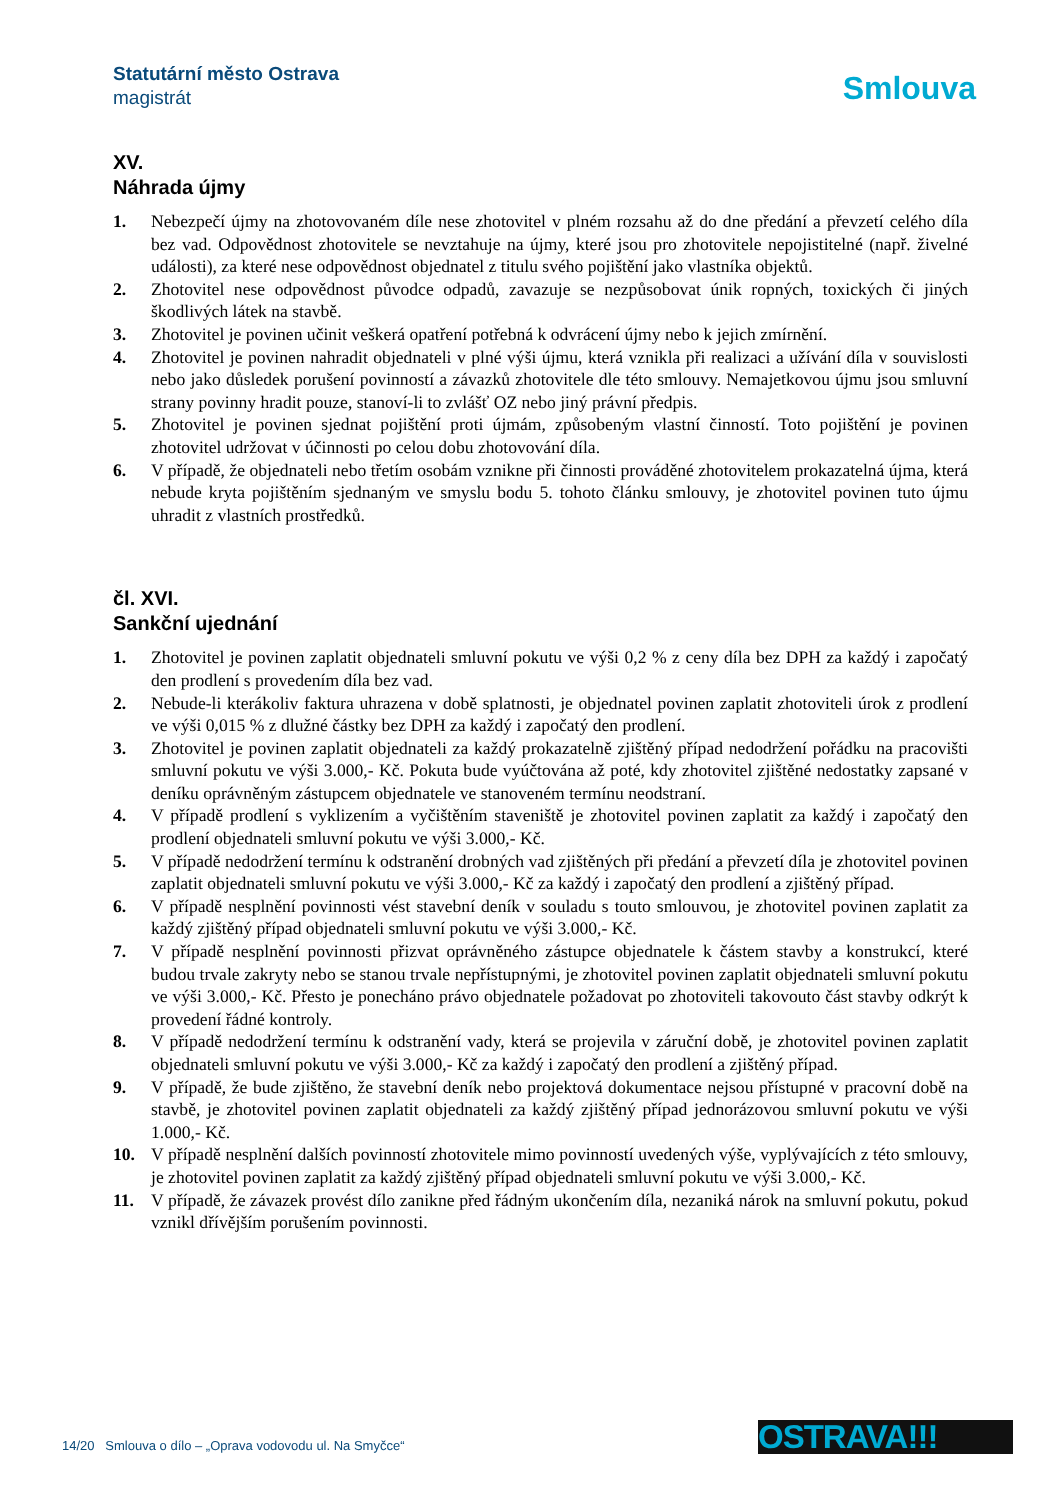Statutární město Ostrava
magistrát
Smlouva
XV.
Náhrada újmy
1. Nebezpečí újmy na zhotovovaném díle nese zhotovitel v plném rozsahu až do dne předání a převzetí celého díla bez vad. Odpovědnost zhotovitele se nevztahuje na újmy, které jsou pro zhotovitele nepojistitelné (např. živelné události), za které nese odpovědnost objednatel z titulu svého pojištění jako vlastníka objektů.
2. Zhotovitel nese odpovědnost původce odpadů, zavazuje se nezpůsobovat únik ropných, toxických či jiných škodlivých látek na stavbě.
3. Zhotovitel je povinen učinit veškerá opatření potřebná k odvrácení újmy nebo k jejich zmírnění.
4. Zhotovitel je povinen nahradit objednateli v plné výši újmu, která vznikla při realizaci a užívání díla v souvislosti nebo jako důsledek porušení povinností a závazků zhotovitele dle této smlouvy. Nemajetkovou újmu jsou smluvní strany povinny hradit pouze, stanoví-li to zvlášť OZ nebo jiný právní předpis.
5. Zhotovitel je povinen sjednat pojištění proti újmám, způsobeným vlastní činností. Toto pojištění je povinen zhotovitel udržovat v účinnosti po celou dobu zhotovování díla.
6. V případě, že objednateli nebo třetím osobám vznikne při činnosti prováděné zhotovitelem prokazatelná újma, která nebude kryta pojištěním sjednaným ve smyslu bodu 5. tohoto článku smlouvy, je zhotovitel povinen tuto újmu uhradit z vlastních prostředků.
čl. XVI.
Sankční ujednání
1. Zhotovitel je povinen zaplatit objednateli smluvní pokutu ve výši 0,2 % z ceny díla bez DPH za každý i započatý den prodlení s provedením díla bez vad.
2. Nebude-li kterákoliv faktura uhrazena v době splatnosti, je objednatel povinen zaplatit zhotoviteli úrok z prodlení ve výši 0,015 % z dlužné částky bez DPH za každý i započatý den prodlení.
3. Zhotovitel je povinen zaplatit objednateli za každý prokazatelně zjištěný případ nedodržení pořádku na pracovišti smluvní pokutu ve výši 3.000,- Kč. Pokuta bude vyúčtována až poté, kdy zhotovitel zjištěné nedostatky zapsané v deníku oprávněným zástupcem objednatele ve stanoveném termínu neodstraní.
4. V případě prodlení s vyklizením a vyčištěním staveniště je zhotovitel povinen zaplatit za každý i započatý den prodlení objednateli smluvní pokutu ve výši 3.000,- Kč.
5. V případě nedodržení termínu k odstranění drobných vad zjištěných při předání a převzetí díla je zhotovitel povinen zaplatit objednateli smluvní pokutu ve výši 3.000,- Kč za každý i započatý den prodlení a zjištěný případ.
6. V případě nesplnění povinnosti vést stavební deník v souladu s touto smlouvou, je zhotovitel povinen zaplatit za každý zjištěný případ objednateli smluvní pokutu ve výši 3.000,- Kč.
7. V případě nesplnění povinnosti přizvat oprávněného zástupce objednatele k částem stavby a konstrukcí, které budou trvale zakryty nebo se stanou trvale nepřístupnými, je zhotovitel povinen zaplatit objednateli smluvní pokutu ve výši 3.000,- Kč. Přesto je ponecháno právo objednatele požadovat po zhotoviteli takovouto část stavby odkrýt k provedení řádné kontroly.
8. V případě nedodržení termínu k odstranění vady, která se projevila v záruční době, je zhotovitel povinen zaplatit objednateli smluvní pokutu ve výši 3.000,- Kč za každý i započatý den prodlení a zjištěný případ.
9. V případě, že bude zjištěno, že stavební deník nebo projektová dokumentace nejsou přístupné v pracovní době na stavbě, je zhotovitel povinen zaplatit objednateli za každý zjištěný případ jednorázovou smluvní pokutu ve výši 1.000,- Kč.
10. V případě nesplnění dalších povinností zhotovitele mimo povinností uvedených výše, vyplývajících z této smlouvy, je zhotovitel povinen zaplatit za každý zjištěný případ objednateli smluvní pokutu ve výši 3.000,- Kč.
11. V případě, že závazek provést dílo zanikne před řádným ukončením díla, nezaniká nárok na smluvní pokutu, pokud vznikl dřívějším porušením povinnosti.
14/20 Smlouva o dílo – „Oprava vodovodu ul. Na Smyčce“
OSTRAVA!!!